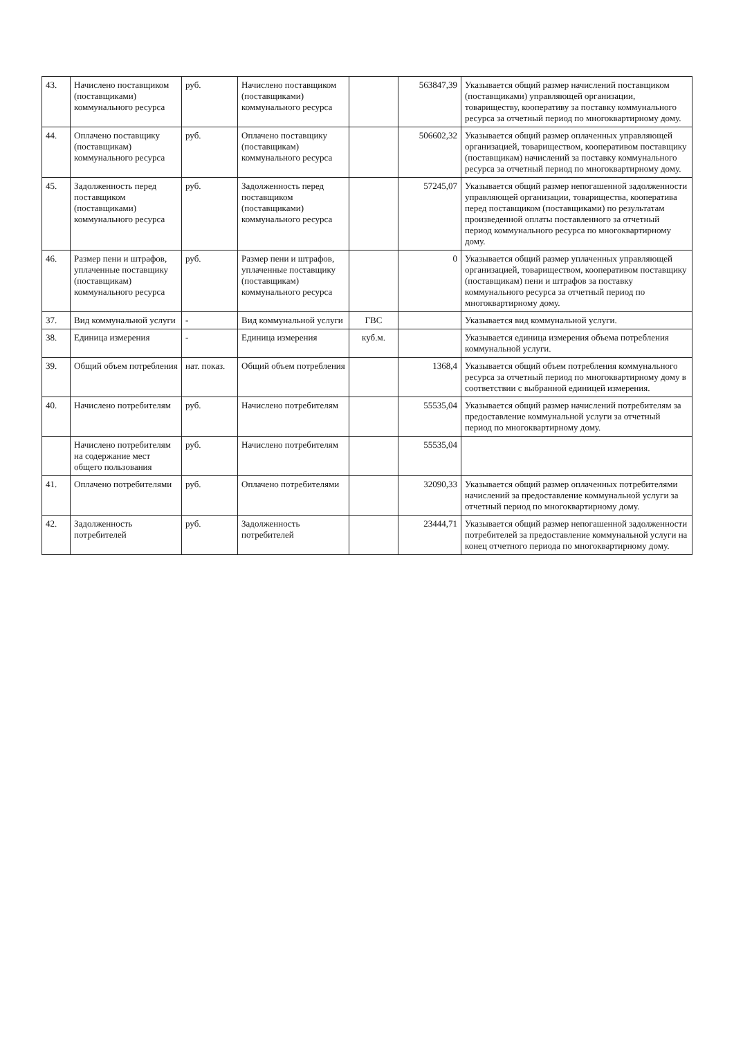| 43. | Начислено поставщиком (поставщиками) коммунального ресурса | руб. | Начислено поставщиком (поставщиками) коммунального ресурса | | 563847,39 | Указывается общий размер начислений поставщиком (поставщиками) управляющей организации, товариществу, кооперативу за поставку коммунального ресурса за отчетный период по многоквартирному дому. |
| 44. | Оплачено поставщику (поставщикам) коммунального ресурса | руб. | Оплачено поставщику (поставщикам) коммунального ресурса | | 506602,32 | Указывается общий размер оплаченных управляющей организацией, товариществом, кооперативом поставщику (поставщикам) начислений за поставку коммунального ресурса за отчетный период по многоквартирному дому. |
| 45. | Задолженность перед поставщиком (поставщиками) коммунального ресурса | руб. | Задолженность перед поставщиком (поставщиками) коммунального ресурса | | 57245,07 | Указывается общий размер непогашенной задолженности управляющей организации, товарищества, кооператива перед поставщиком (поставщиками) по результатам произведенной оплаты поставленного за отчетный период коммунального ресурса по многоквартирному дому. |
| 46. | Размер пени и штрафов, уплаченные поставщику (поставщикам) коммунального ресурса | руб. | Размер пени и штрафов, уплаченные поставщику (поставщикам) коммунального ресурса | | 0 | Указывается общий размер уплаченных управляющей организацией, товариществом, кооперативом поставщику (поставщикам) пени и штрафов за поставку коммунального ресурса за отчетный период по многоквартирному дому. |
| 37. | Вид коммунальной услуги | - | Вид коммунальной услуги | ГВС | | Указывается вид коммунальной услуги. |
| 38. | Единица измерения | - | Единица измерения | куб.м. | | Указывается единица измерения объема потребления коммунальной услуги. |
| 39. | Общий объем потребления | нат. показ. | Общий объем потребления | | 1368,4 | Указывается общий объем потребления коммунального ресурса за отчетный период по многоквартирному дому в соответствии с выбранной единицей измерения. |
| 40. | Начислено потребителям | руб. | Начислено потребителям | | 55535,04 | Указывается общий размер начислений потребителям за предоставление коммунальной услуги за отчетный период по многоквартирному дому. |
| | Начислено потребителям на содержание мест общего пользования | руб. | Начислено потребителям | | 55535,04 | |
| 41. | Оплачено потребителями | руб. | Оплачено потребителями | | 32090,33 | Указывается общий размер оплаченных потребителями начислений за предоставление коммунальной услуги за отчетный период по многоквартирному дому. |
| 42. | Задолженность потребителей | руб. | Задолженность потребителей | | 23444,71 | Указывается общий размер непогашенной задолженности потребителей за предоставление коммунальной услуги на конец отчетного периода по многоквартирному дому. |